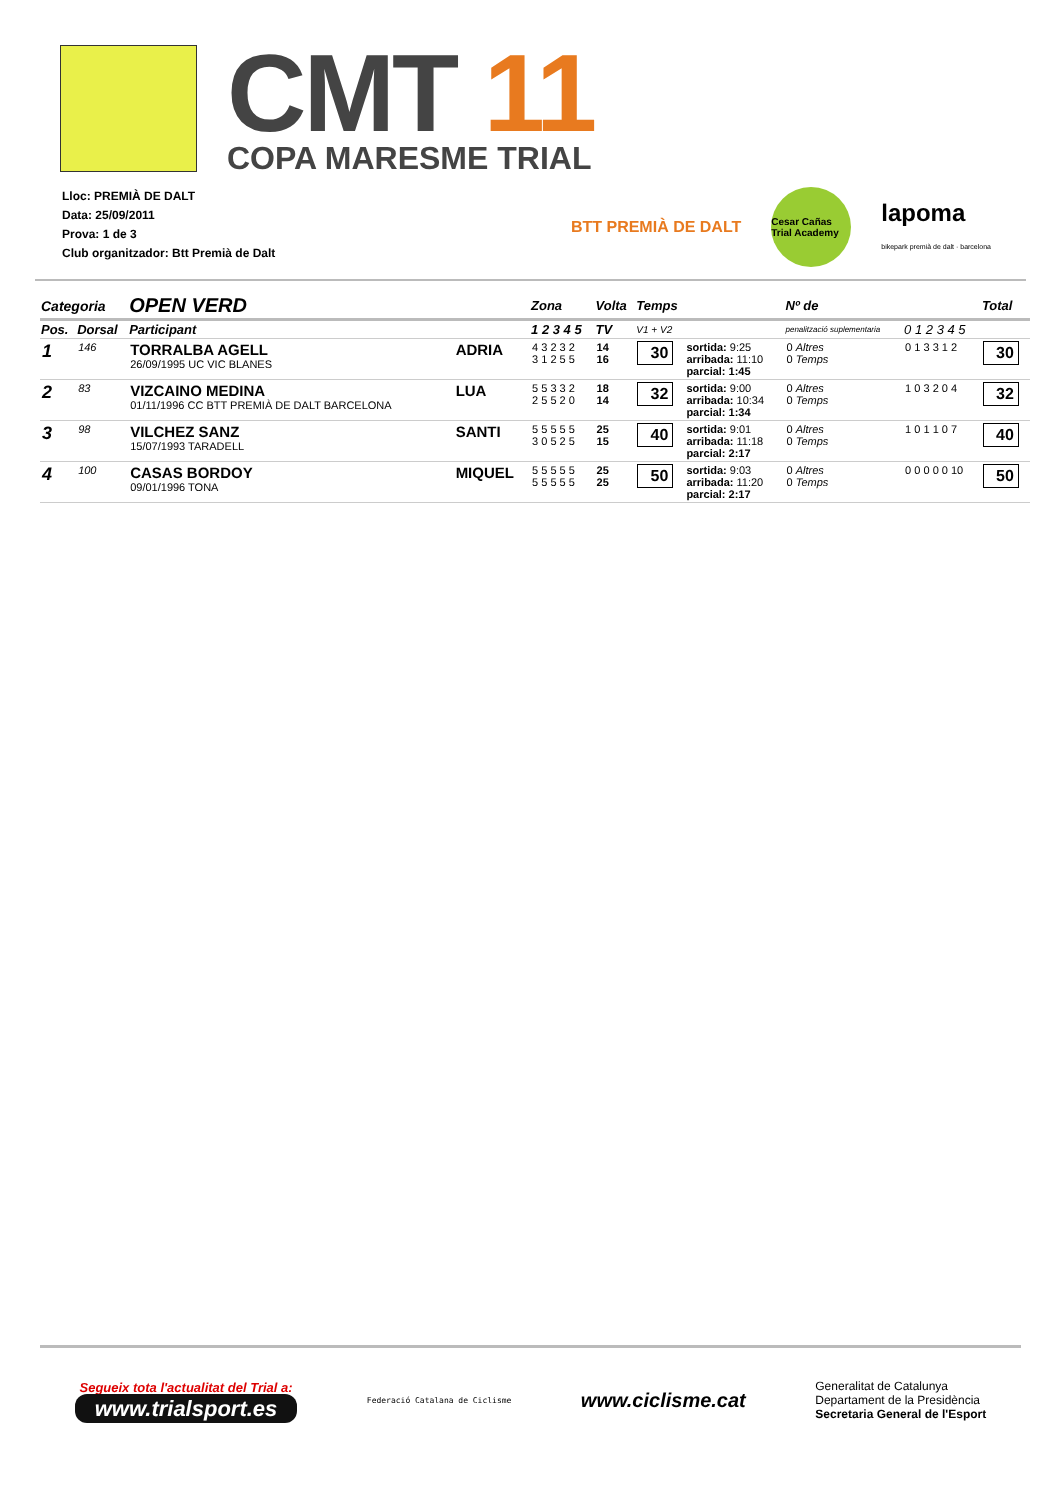CMT 11
COPA MARESME TRIAL
Lloc: PREMIÀ DE DALT
Data: 25/09/2011
Prova: 1 de 3
Club organitzador: Btt Premià de Dalt
BTT PREMIÀ DE DALT Cesar Cañas Trial Academy lapoma
bikepark premià de dalt · barcelona
| Categoria | | OPEN VERD | | Zona | Volta | Temps | | Nº de | | Total |
| --- | --- | --- | --- | --- | --- | --- | --- | --- | --- | --- |
| Pos. | Dorsal | Participant | | 1 2 3 4 5 | TV | V1 + V2 | | penalització suplementaria | 0 1 2 3 4 5 | |
| 1 | 146 | TORRALBA AGELL 26/09/1995 UC VIC BLANES | ADRIA | 4 3 2 3 2 3 1 2 5 5 | 14 16 | 30 | sortida: 9:25 arribada: 11:10 parcial: 1:45 | 0 Altres 0 Temps | 0 1 3 3 1 2 | 30 |
| 2 | 83 | VIZCAINO MEDINA 01/11/1996 CC BTT PREMIÀ DE DALT BARCELONA | LUA | 5 5 3 3 2 2 5 5 2 0 | 18 14 | 32 | sortida: 9:00 arribada: 10:34 parcial: 1:34 | 0 Altres 0 Temps | 1 0 3 2 0 4 | 32 |
| 3 | 98 | VILCHEZ SANZ 15/07/1993 TARADELL | SANTI | 5 5 5 5 5 3 0 5 2 5 | 25 15 | 40 | sortida: 9:01 arribada: 11:18 parcial: 2:17 | 0 Altres 0 Temps | 1 0 1 1 0 7 | 40 |
| 4 | 100 | CASAS BORDOY 09/01/1996 TONA | MIQUEL | 5 5 5 5 5 5 5 5 5 5 | 25 25 | 50 | sortida: 9:03 arribada: 11:20 parcial: 2:17 | 0 Altres 0 Temps | 0 0 0 0 0 10 | 50 |
Segueix tota l'actualitat del Trial a:
www.trialsport.es
Federació Catalana de Ciclisme
www.ciclisme.cat
Generalitat de Catalunya
Departament de la Presidència
Secretaria General de l'Esport